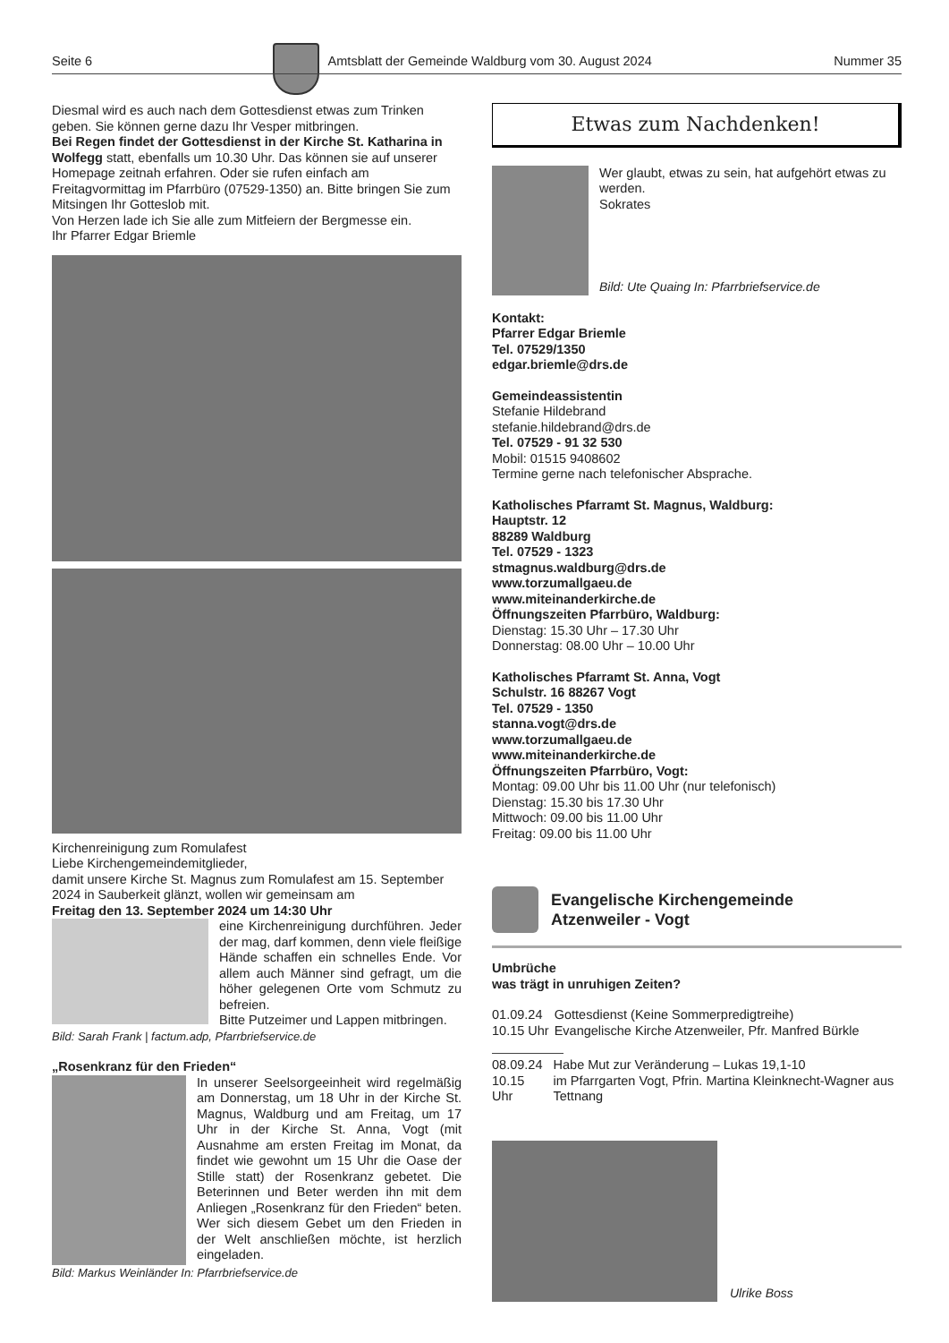Seite 6 Amtsblatt der Gemeinde Waldburg vom 30. August 2024 Nummer 35
Diesmal wird es auch nach dem Gottesdienst etwas zum Trinken geben. Sie können gerne dazu Ihr Vesper mitbringen.
Bei Regen findet der Gottesdienst in der Kirche St. Katharina in Wolfegg statt, ebenfalls um 10.30 Uhr. Das können sie auf unserer Homepage zeitnah erfahren. Oder sie rufen einfach am Freitagvormittag im Pfarrbüro (07529-1350) an. Bitte bringen Sie zum Mitsingen Ihr Gotteslob mit.
Von Herzen lade ich Sie alle zum Mitfeiern der Bergmesse ein.
Ihr Pfarrer Edgar Briemle
Kirchenreinigung zum Romulafest
Liebe Kirchengemeindemitglieder,
damit unsere Kirche St. Magnus zum Romulafest am 15. September 2024 in Sauberkeit glänzt, wollen wir gemeinsam am
Freitag den 13. September 2024 um 14:30 Uhr
eine Kirchenreinigung durchführen. Jeder der mag, darf kommen, denn viele fleißige Hände schaffen ein schnelles Ende. Vor allem auch Männer sind gefragt, um die höher gelegenen Orte vom Schmutz zu befreien.
Bitte Putzeimer und Lappen mitbringen.
Bild: Sarah Frank | factum.adp, Pfarrbriefservice.de
„Rosenkranz für den Frieden“
In unserer Seelsorgeeinheit wird regelmäßig am Donnerstag, um 18 Uhr in der Kirche St. Magnus, Waldburg und am Freitag, um 17 Uhr in der Kirche St. Anna, Vogt (mit Ausnahme am ersten Freitag im Monat, da findet wie gewohnt um 15 Uhr die Oase der Stille statt) der Rosenkranz gebetet. Die Beterinnen und Beter werden ihn mit dem Anliegen „Rosenkranz für den Frieden“ beten. Wer sich diesem Gebet um den Frieden in der Welt anschließen möchte, ist herzlich eingeladen.
Bild: Markus Weinländer In: Pfarrbriefservice.de
Etwas zum Nachdenken!
Wer glaubt, etwas zu sein, hat aufgehört etwas zu werden.
Sokrates
Bild: Ute Quaing In: Pfarrbriefservice.de
Kontakt:
Pfarrer Edgar Briemle
Tel. 07529/1350
edgar.briemle@drs.de
Gemeindeassistentin
Stefanie Hildebrand
stefanie.hildebrand@drs.de
Tel. 07529 - 91 32 530
Mobil: 01515 9408602
Termine gerne nach telefonischer Absprache.
Katholisches Pfarramt St. Magnus, Waldburg:
Hauptstr. 12
88289 Waldburg
Tel. 07529 - 1323
stmagnus.waldburg@drs.de
www.torzumallgaeu.de
www.miteinanderkirche.de
Öffnungszeiten Pfarrbüro, Waldburg:
Dienstag: 15.30 Uhr – 17.30 Uhr
Donnerstag: 08.00 Uhr – 10.00 Uhr
Katholisches Pfarramt St. Anna, Vogt
Schulstr. 16 88267 Vogt
Tel. 07529 - 1350
stanna.vogt@drs.de
www.torzumallgaeu.de
www.miteinanderkirche.de
Öffnungszeiten Pfarrbüro, Vogt:
Montag: 09.00 Uhr bis 11.00 Uhr (nur telefonisch)
Dienstag: 15.30 bis 17.30 Uhr
Mittwoch: 09.00 bis 11.00 Uhr
Freitag: 09.00 bis 11.00 Uhr
Evangelische Kirchengemeinde
Atzenweiler - Vogt
Umbrüche
was trägt in unruhigen Zeiten?
| 01.09.24 | Gottesdienst (Keine Sommerpredigtreihe) |
| 10.15 Uhr | Evangelische Kirche Atzenweiler, Pfr. Manfred Bürkle |
| 08.09.24 | Habe Mut zur Veränderung – Lukas 19,1-10 |
| 10.15 Uhr | im Pfarrgarten Vogt, Pfrin. Martina Kleinknecht-Wagner aus Tettnang |
Ulrike Boss